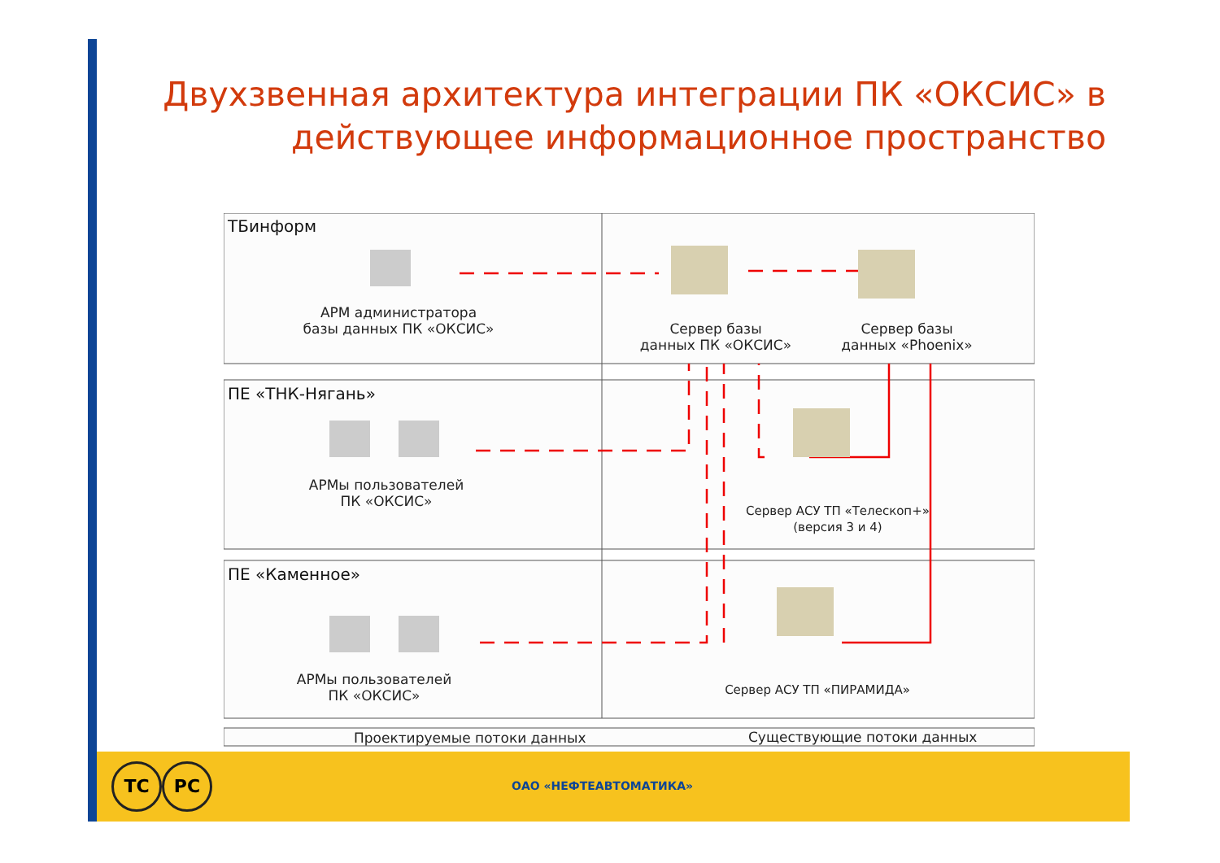Двухзвенная архитектура интеграции ПК «ОКСИС» в действующее информационное пространство
ТБинформ
АРМ администратора
базы данных ПК «ОКСИС»
Сервер базы
данных ПК «ОКСИС»
Сервер базы
данных «Phoenix»
ПЕ «ТНК-Нягань»
АРМы пользователей
ПК «ОКСИС»
Сервер АСУ ТП «Телескоп+»
(версия 3 и 4)
ПЕ «Каменное»
АРМы пользователей
ПК «ОКСИС»
Сервер АСУ ТП «ПИРАМИДА»
Проектируемые потоки данных Существующие потоки данных
ТС РС
ОАО «НЕФТЕАВТОМАТИКА»